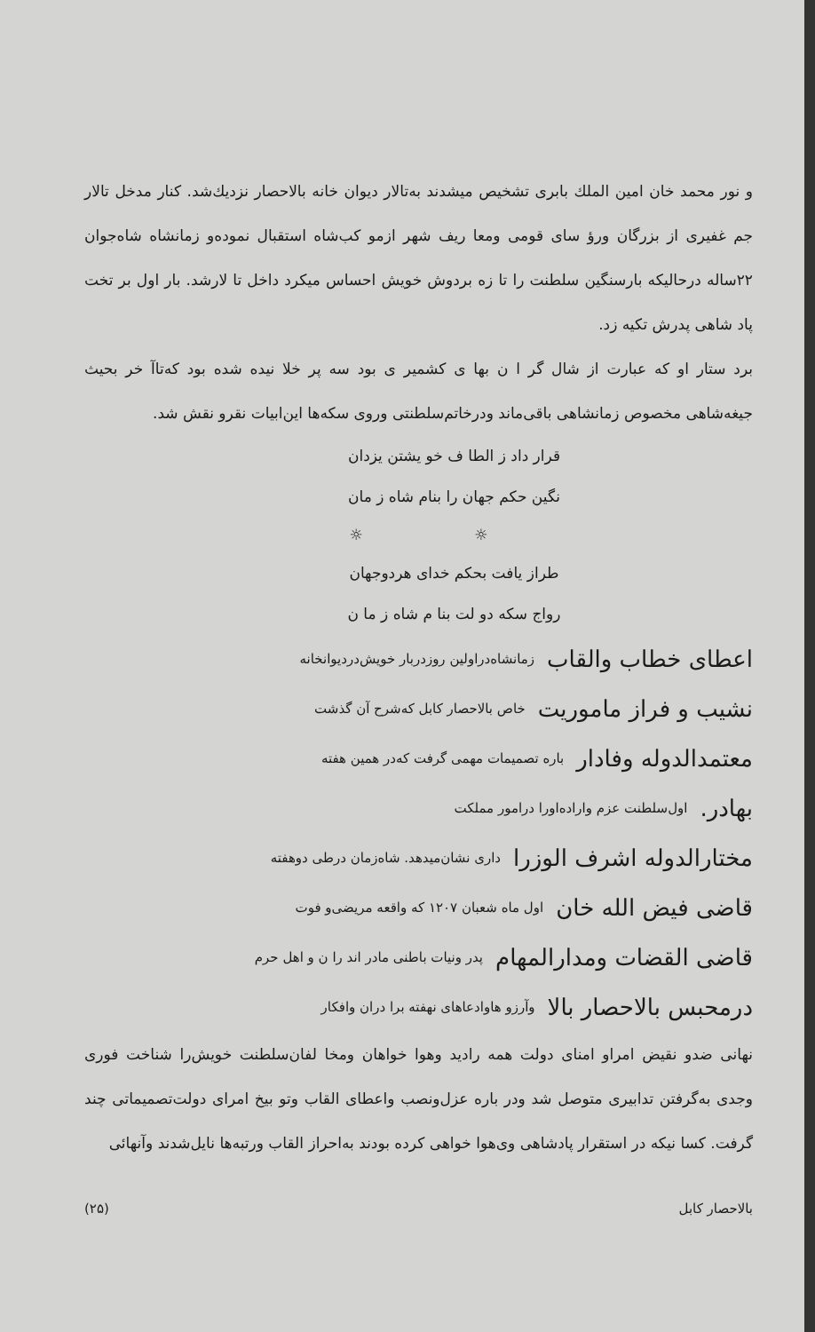و نور محمد خان امین الملك بابری تشخیص میشدند به‌تالار دیوان خانه بالاحصار نزدیك‌شد. کنار مدخل تالار جم غفیری از بزرگان ورؤ سای قومی ومعا ریف شهر ازمو کب‌شاه استقبال نموده‌و زمانشاه شاه‌جوان ۲۲ساله درحالیکه بارسنگین سلطنت را تا زه بردوش خویش احساس میکرد داخل تا لارشد. بار اول بر تخت پاد شاهی پدرش تکیه زد.
برد ستار او که عبارت از شال گر ا ن بها ی کشمیر ی بود سه پر خلا نیده شده بود که‌تاآ خر بحیث جیغه‌شاهی مخصوص زمانشاهی باقی‌ماند ودرخاتم‌سلطنتی وروی سکه‌ها این‌ابیات نقرو نقش شد.
قرار داد ز الطا ف خو یشتن یزدان
نگین حکم جهان را بنام شاه ز مان
☼ ☼
طراز یافت بحکم خدای هردوجهان
رواج سکه دو لت بنا م شاه ز ما ن
اعطای خطاب والقاب زمانشاه‌دراولین روزدربار خویش‌دردیوانخانه
نشیب و فراز ماموریت خاص بالاحصار کابل که‌شرح آن گذشت
معتمدالدوله وفادار باره تصمیمات مهمی گرفت که‌در همین هفته
بهادر. اول‌سلطنت عزم واراده‌اورا درامور مملکت
مختارالدوله اشرف الوزرا داری نشان‌میدهد. شاه‌زمان درطی دوهفته
قاضی فیض الله خان اول ماه شعبان ۱۲۰۷ که واقعه مریضی‌و فوت
قاضی القضات ومدارالمهام پدر ونیات باطنی مادر اند را ن و اهل حرم
درمحبس بالاحصار بالا وآرزو هاوادعاهای نهفته برا دران وافکار
نهانی ضدو نقیض امراو امنای دولت همه رادید وهوا خواهان ومخا لفان‌سلطنت خویش‌را شناخت فوری وجدی به‌گرفتن تدابیری متوصل شد ودر باره عزل‌ونصب واعطای القاب وتو بیخ امرای دولت‌تصمیماتی چند گرفت. کسا نیکه در استقرار پادشاهی وی‌هوا خواهی کرده بودند به‌احراز القاب ورتبه‌ها نایل‌شدند وآنهائی
بالاحصار کابل (۲۵)